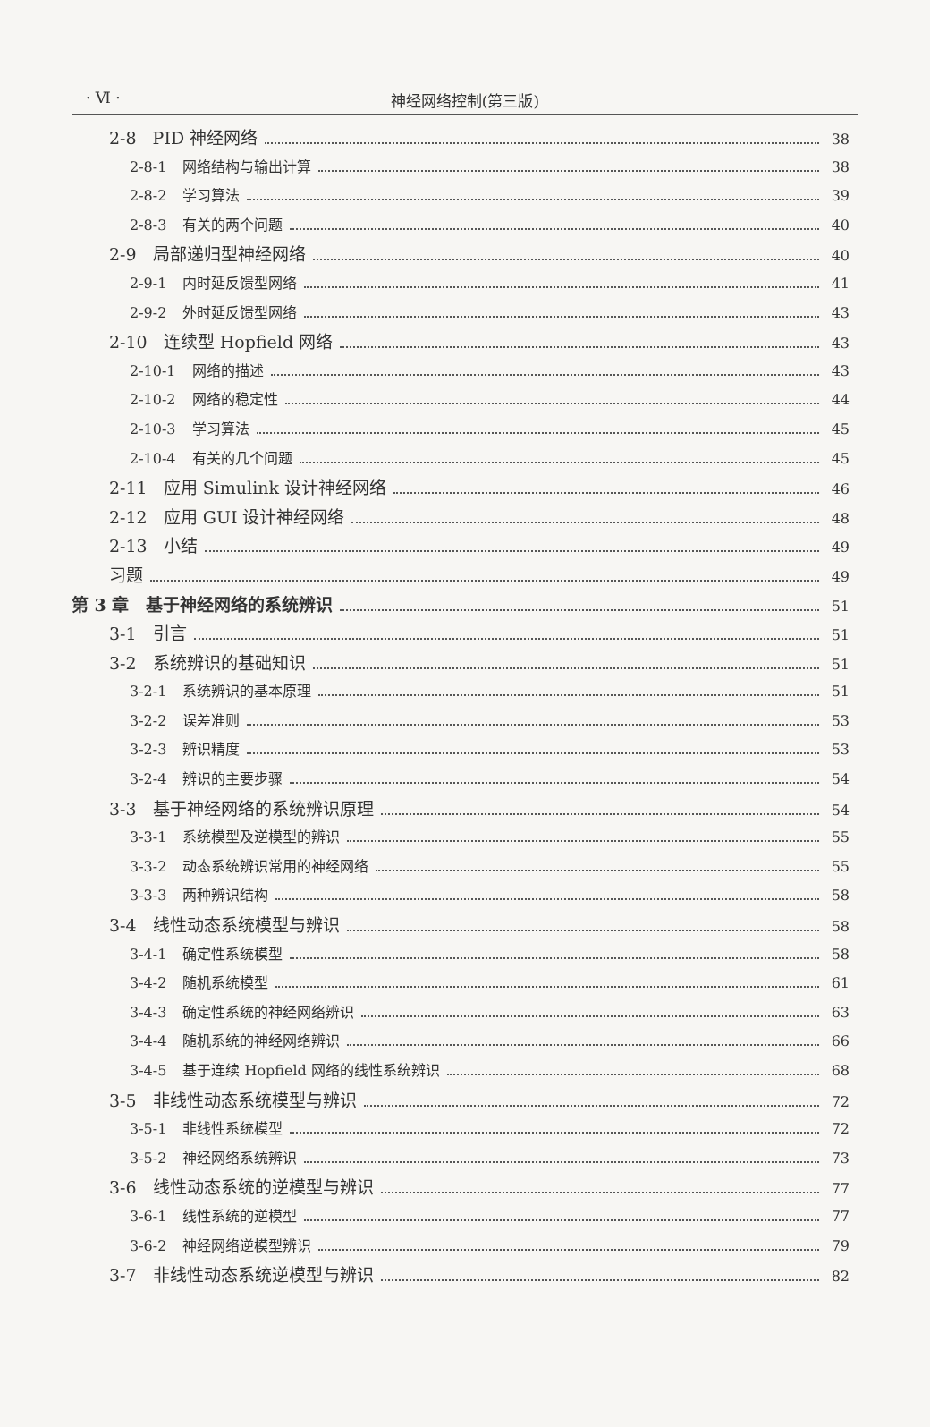· Ⅵ ·
神经网络控制(第三版)
2-8 PID 神经网络 38
2-8-1 网络结构与输出计算 38
2-8-2 学习算法 39
2-8-3 有关的两个问题 40
2-9 局部递归型神经网络 40
2-9-1 内时延反馈型网络 41
2-9-2 外时延反馈型网络 43
2-10 连续型 Hopfield 网络 43
2-10-1 网络的描述 43
2-10-2 网络的稳定性 44
2-10-3 学习算法 45
2-10-4 有关的几个问题 45
2-11 应用 Simulink 设计神经网络 46
2-12 应用 GUI 设计神经网络 48
2-13 小结 49
习题 49
第 3 章　基于神经网络的系统辨识 51
3-1 引言 51
3-2 系统辨识的基础知识 51
3-2-1 系统辨识的基本原理 51
3-2-2 误差准则 53
3-2-3 辨识精度 53
3-2-4 辨识的主要步骤 54
3-3 基于神经网络的系统辨识原理 54
3-3-1 系统模型及逆模型的辨识 55
3-3-2 动态系统辨识常用的神经网络 55
3-3-3 两种辨识结构 58
3-4 线性动态系统模型与辨识 58
3-4-1 确定性系统模型 58
3-4-2 随机系统模型 61
3-4-3 确定性系统的神经网络辨识 63
3-4-4 随机系统的神经网络辨识 66
3-4-5 基于连续 Hopfield 网络的线性系统辨识 68
3-5 非线性动态系统模型与辨识 72
3-5-1 非线性系统模型 72
3-5-2 神经网络系统辨识 73
3-6 线性动态系统的逆模型与辨识 77
3-6-1 线性系统的逆模型 77
3-6-2 神经网络逆模型辨识 79
3-7 非线性动态系统逆模型与辨识 82